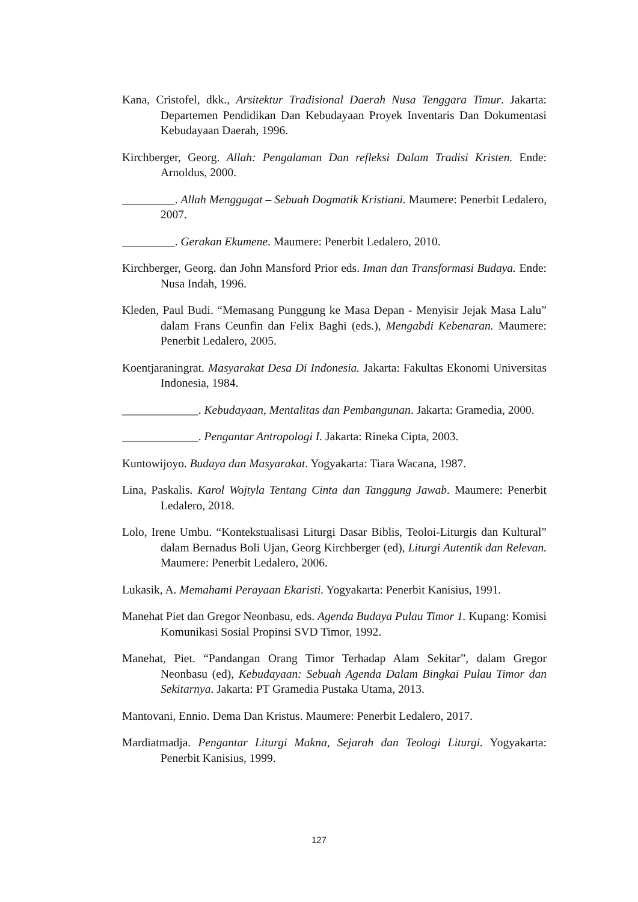Kana, Cristofel, dkk., Arsitektur Tradisional Daerah Nusa Tenggara Timur. Jakarta: Departemen Pendidikan Dan Kebudayaan Proyek Inventaris Dan Dokumentasi Kebudayaan Daerah, 1996.
Kirchberger, Georg. Allah: Pengalaman Dan refleksi Dalam Tradisi Kristen. Ende: Arnoldus, 2000.
_________. Allah Menggugat – Sebuah Dogmatik Kristiani. Maumere: Penerbit Ledalero, 2007.
_________. Gerakan Ekumene. Maumere: Penerbit Ledalero, 2010.
Kirchberger, Georg. dan John Mansford Prior eds. Iman dan Transformasi Budaya. Ende: Nusa Indah, 1996.
Kleden, Paul Budi. “Memasang Punggung ke Masa Depan - Menyisir Jejak Masa Lalu” dalam Frans Ceunfin dan Felix Baghi (eds.), Mengabdi Kebenaran. Maumere: Penerbit Ledalero, 2005.
Koentjaraningrat. Masyarakat Desa Di Indonesia. Jakarta: Fakultas Ekonomi Universitas Indonesia, 1984.
_____________. Kebudayaan, Mentalitas dan Pembangunan. Jakarta: Gramedia, 2000.
_____________. Pengantar Antropologi I. Jakarta: Rineka Cipta, 2003.
Kuntowijoyo. Budaya dan Masyarakat. Yogyakarta: Tiara Wacana, 1987.
Lina, Paskalis. Karol Wojtyla Tentang Cinta dan Tanggung Jawab. Maumere: Penerbit Ledalero, 2018.
Lolo, Irene Umbu. “Kontekstualisasi Liturgi Dasar Biblis, Teoloi-Liturgis dan Kultural” dalam Bernadus Boli Ujan, Georg Kirchberger (ed), Liturgi Autentik dan Relevan. Maumere: Penerbit Ledalero, 2006.
Lukasik, A. Memahami Perayaan Ekaristi. Yogyakarta: Penerbit Kanisius, 1991.
Manehat Piet dan Gregor Neonbasu, eds. Agenda Budaya Pulau Timor 1. Kupang: Komisi Komunikasi Sosial Propinsi SVD Timor, 1992.
Manehat, Piet. “Pandangan Orang Timor Terhadap Alam Sekitar”, dalam Gregor Neonbasu (ed), Kebudayaan: Sebuah Agenda Dalam Bingkai Pulau Timor dan Sekitarnya. Jakarta: PT Gramedia Pustaka Utama, 2013.
Mantovani, Ennio. Dema Dan Kristus. Maumere: Penerbit Ledalero, 2017.
Mardiatmadja. Pengantar Liturgi Makna, Sejarah dan Teologi Liturgi. Yogyakarta: Penerbit Kanisius, 1999.
127